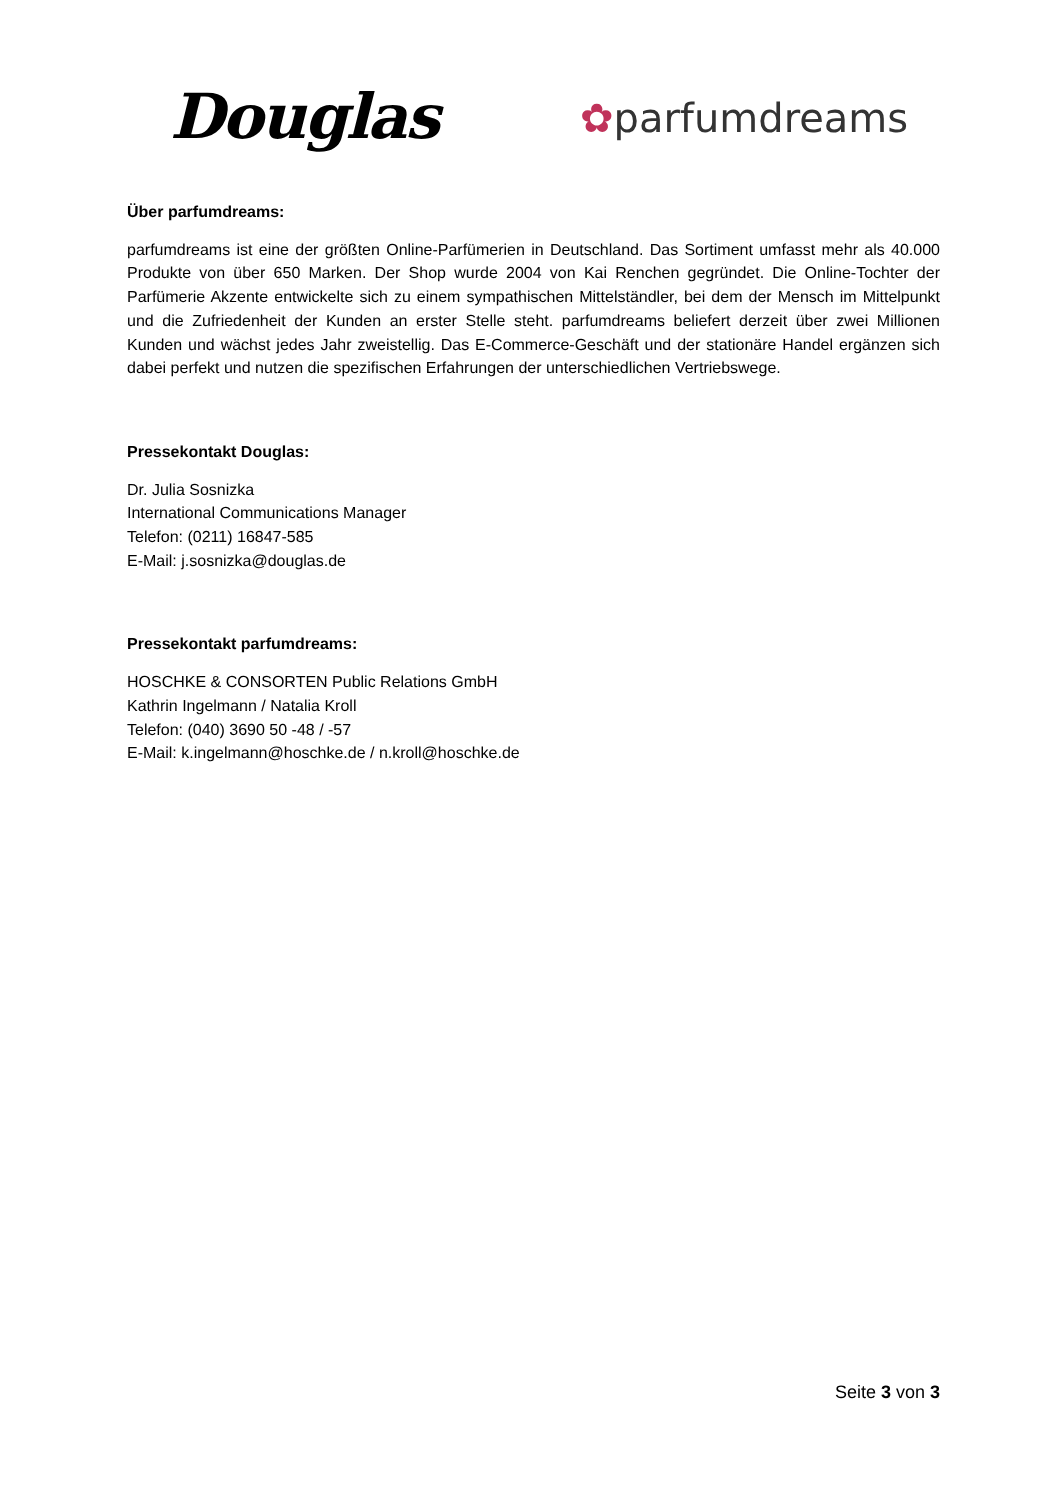Douglas ✿parfumdreams
Über parfumdreams:
parfumdreams ist eine der größten Online-Parfümerien in Deutschland. Das Sortiment umfasst mehr als 40.000 Produkte von über 650 Marken. Der Shop wurde 2004 von Kai Renchen gegründet. Die Online-Tochter der Parfümerie Akzente entwickelte sich zu einem sympathischen Mittelständler, bei dem der Mensch im Mittelpunkt und die Zufriedenheit der Kunden an erster Stelle steht. parfumdreams beliefert derzeit über zwei Millionen Kunden und wächst jedes Jahr zweistellig. Das E-Commerce-Geschäft und der stationäre Handel ergänzen sich dabei perfekt und nutzen die spezifischen Erfahrungen der unterschiedlichen Vertriebswege.
Pressekontakt Douglas:
Dr. Julia Sosnizka
International Communications Manager
Telefon: (0211) 16847-585
E-Mail: j.sosnizka@douglas.de
Pressekontakt parfumdreams:
HOSCHKE & CONSORTEN Public Relations GmbH
Kathrin Ingelmann / Natalia Kroll
Telefon: (040) 3690 50 -48 / -57
E-Mail: k.ingelmann@hoschke.de / n.kroll@hoschke.de
Seite 3 von 3